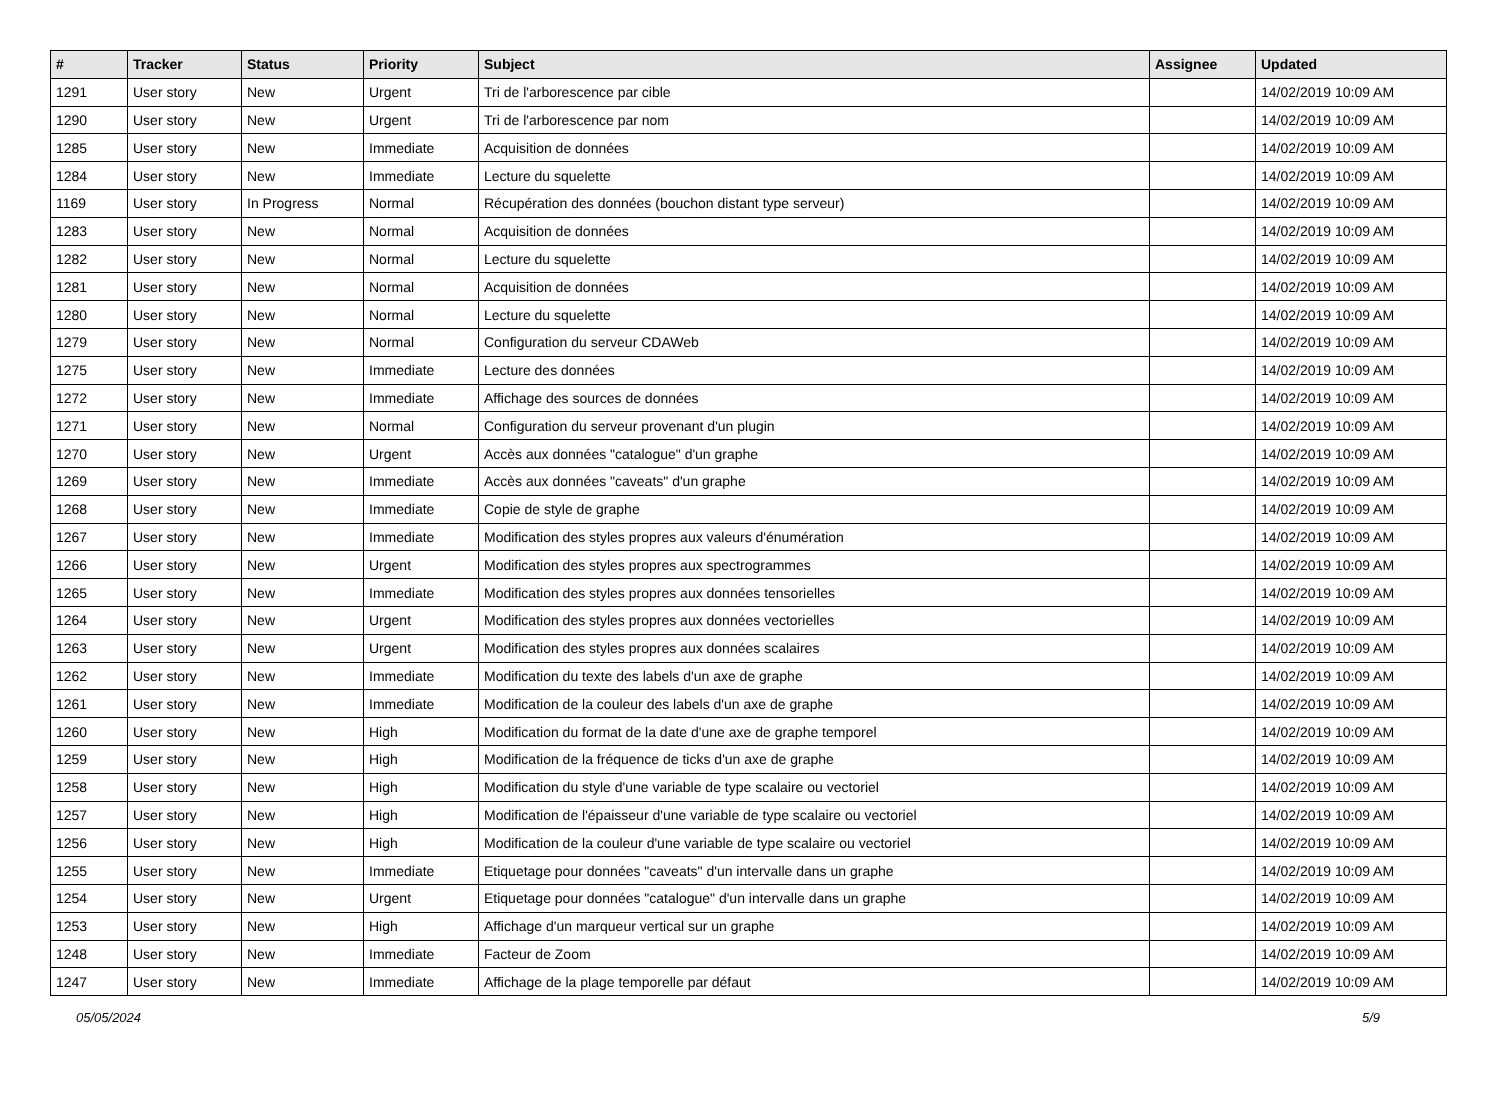| # | Tracker | Status | Priority | Subject | Assignee | Updated |
| --- | --- | --- | --- | --- | --- | --- |
| 1291 | User story | New | Urgent | Tri de l'arborescence par cible | | 14/02/2019 10:09 AM |
| 1290 | User story | New | Urgent | Tri de l'arborescence par nom | | 14/02/2019 10:09 AM |
| 1285 | User story | New | Immediate | Acquisition de données | | 14/02/2019 10:09 AM |
| 1284 | User story | New | Immediate | Lecture du squelette | | 14/02/2019 10:09 AM |
| 1169 | User story | In Progress | Normal | Récupération des données (bouchon distant type serveur) | | 14/02/2019 10:09 AM |
| 1283 | User story | New | Normal | Acquisition de données | | 14/02/2019 10:09 AM |
| 1282 | User story | New | Normal | Lecture du squelette | | 14/02/2019 10:09 AM |
| 1281 | User story | New | Normal | Acquisition de données | | 14/02/2019 10:09 AM |
| 1280 | User story | New | Normal | Lecture du squelette | | 14/02/2019 10:09 AM |
| 1279 | User story | New | Normal | Configuration du serveur CDAWeb | | 14/02/2019 10:09 AM |
| 1275 | User story | New | Immediate | Lecture des données | | 14/02/2019 10:09 AM |
| 1272 | User story | New | Immediate | Affichage des sources de données | | 14/02/2019 10:09 AM |
| 1271 | User story | New | Normal | Configuration du serveur provenant d'un plugin | | 14/02/2019 10:09 AM |
| 1270 | User story | New | Urgent | Accès aux données "catalogue" d'un graphe | | 14/02/2019 10:09 AM |
| 1269 | User story | New | Immediate | Accès aux données "caveats" d'un graphe | | 14/02/2019 10:09 AM |
| 1268 | User story | New | Immediate | Copie de style de graphe | | 14/02/2019 10:09 AM |
| 1267 | User story | New | Immediate | Modification des styles propres aux valeurs d'énumération | | 14/02/2019 10:09 AM |
| 1266 | User story | New | Urgent | Modification des styles propres aux spectrogrammes | | 14/02/2019 10:09 AM |
| 1265 | User story | New | Immediate | Modification des styles propres aux données tensorielles | | 14/02/2019 10:09 AM |
| 1264 | User story | New | Urgent | Modification des styles propres aux données vectorielles | | 14/02/2019 10:09 AM |
| 1263 | User story | New | Urgent | Modification des styles propres aux données scalaires | | 14/02/2019 10:09 AM |
| 1262 | User story | New | Immediate | Modification du texte des labels d'un axe de graphe | | 14/02/2019 10:09 AM |
| 1261 | User story | New | Immediate | Modification de la couleur des labels d'un axe de graphe | | 14/02/2019 10:09 AM |
| 1260 | User story | New | High | Modification du format de la date d'une axe de graphe temporel | | 14/02/2019 10:09 AM |
| 1259 | User story | New | High | Modification de la fréquence de ticks d'un axe de graphe | | 14/02/2019 10:09 AM |
| 1258 | User story | New | High | Modification du style d'une variable de type scalaire ou vectoriel | | 14/02/2019 10:09 AM |
| 1257 | User story | New | High | Modification de l'épaisseur d'une variable de type scalaire ou vectoriel | | 14/02/2019 10:09 AM |
| 1256 | User story | New | High | Modification de la couleur d'une variable de type scalaire ou vectoriel | | 14/02/2019 10:09 AM |
| 1255 | User story | New | Immediate | Etiquetage pour données "caveats" d'un intervalle dans un graphe | | 14/02/2019 10:09 AM |
| 1254 | User story | New | Urgent | Etiquetage pour données "catalogue" d'un intervalle dans un graphe | | 14/02/2019 10:09 AM |
| 1253 | User story | New | High | Affichage d'un marqueur vertical sur un graphe | | 14/02/2019 10:09 AM |
| 1248 | User story | New | Immediate | Facteur de Zoom | | 14/02/2019 10:09 AM |
| 1247 | User story | New | Immediate | Affichage de la plage temporelle par défaut | | 14/02/2019 10:09 AM |
05/05/2024 5/9